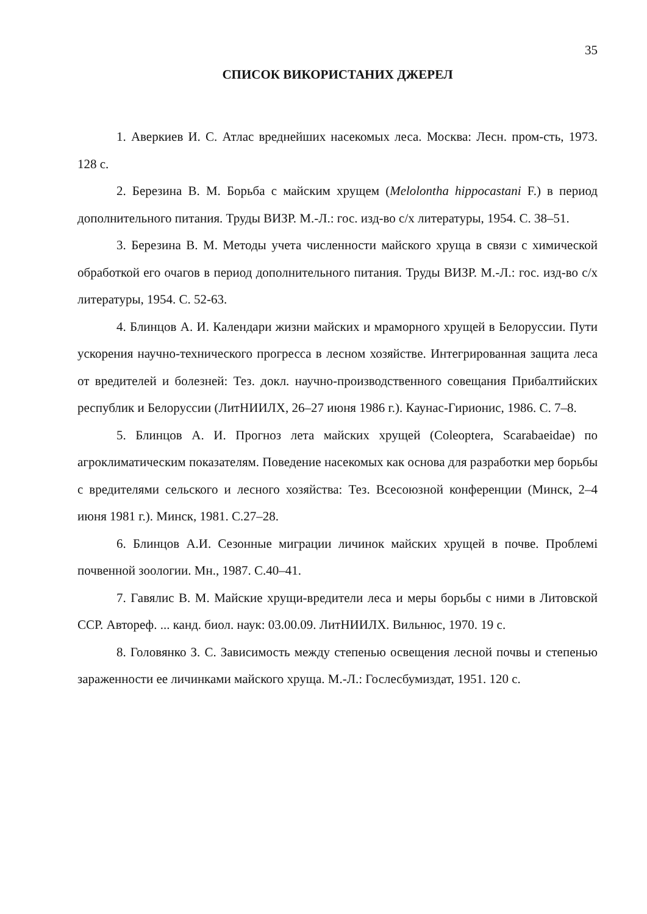35
СПИСОК ВИКОРИСТАНИХ ДЖЕРЕЛ
1. Аверкиев И. С. Атлас вреднейших насекомых леса. Москва: Лесн. пром-сть, 1973. 128 с.
2. Березина В. М. Борьба с майским хрущем (Melolontha hippocastani F.) в период дополнительного питания. Труды ВИЗР. М.-Л.: гос. изд-во с/х литературы, 1954. С. 38–51.
3. Березина В. М. Методы учета численности майского хруща в связи с химической обработкой его очагов в период дополнительного питания. Труды ВИЗР. М.-Л.: гос. изд-во с/х литературы, 1954. С. 52-63.
4. Блинцов А. И. Календари жизни майских и мраморного хрущей в Белоруссии. Пути ускорения научно-технического прогресса в лесном хозяйстве. Интегрированная защита леса от вредителей и болезней: Тез. докл. научно-производственного совещания Прибалтийских республик и Белоруссии (ЛитНИИЛХ, 26–27 июня 1986 г.). Каунас-Гирионис, 1986. С. 7–8.
5. Блинцов А. И. Прогноз лета майских хрущей (Coleoptera, Scarabaeidae) по агроклиматическим показателям. Поведение насекомых как основа для разработки мер борьбы с вредителями сельского и лесного хозяйства: Тез. Всесоюзной конференции (Минск, 2–4 июня 1981 г.). Минск, 1981. С.27–28.
6. Блинцов А.И. Сезонные миграции личинок майских хрущей в почве. Проблемі почвенной зоологии. Мн., 1987. С.40–41.
7. Гавялис В. М. Майские хрущи-вредители леса и меры борьбы с ними в Литовской ССР. Автореф. ... канд. биол. наук: 03.00.09. ЛитНИИЛХ. Вильнюс, 1970. 19 с.
8. Головянко З. С. Зависимость между степенью освещения лесной почвы и степенью зараженности ее личинками майского хруща. М.-Л.: Гослесбумиздат, 1951. 120 с.